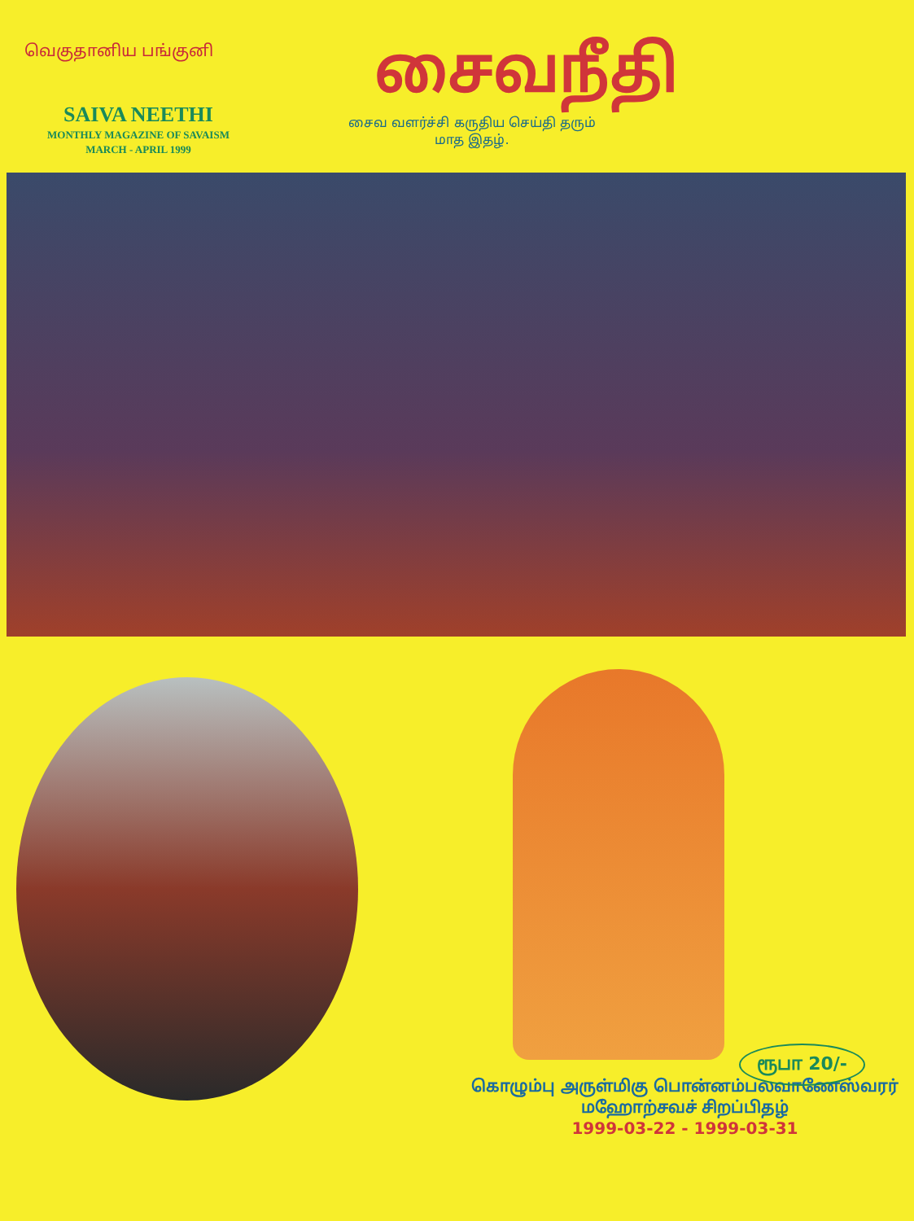வெகுதானிய பங்குனி
SAIVA NEETHI
MONTHLY MAGAZINE OF SAVAISM
MARCH - APRIL 1999
சைவநீதி
சைவ வளர்ச்சி கருதிய செய்தி தரும்
மாத இதழ்.
ரூபா 20/-
கொழும்பு அருள்மிகு பொன்னம்பலவாணேஸ்வரர்
மஹோற்சவச் சிறப்பிதழ்
1999-03-22 - 1999-03-31